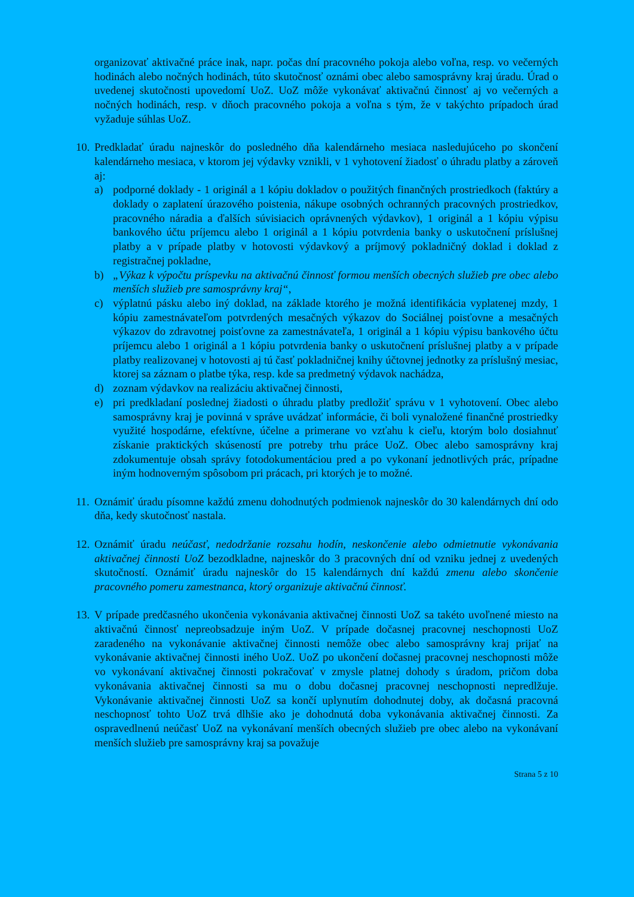organizovať aktivačné práce inak, napr. počas dní pracovného pokoja alebo voľna, resp. vo večerných hodinách alebo nočných hodinách, túto skutočnosť oznámi obec alebo samosprávny kraj úradu. Úrad o uvedenej skutočnosti upovedomí UoZ. UoZ môže vykonávať aktivačnú činnosť aj vo večerných a nočných hodinách, resp. v dňoch pracovného pokoja a voľna s tým, že v takýchto prípadoch úrad vyžaduje súhlas UoZ.
10.
Predkladať úradu najneskôr do posledného dňa kalendárneho mesiaca nasledujúceho po skončení kalendárneho mesiaca, v ktorom jej výdavky vznikli, v 1 vyhotovení žiadosť o úhradu platby a zároveň aj:
a) podporné doklady - 1 originál a 1 kópiu dokladov o použitých finančných prostriedkoch (faktúry a doklady o zaplatení úrazového poistenia, nákupe osobných ochranných pracovných prostriedkov, pracovného náradia a ďalších súvisiacich oprávnených výdavkov), 1 originál a 1 kópiu výpisu bankového účtu príjemcu alebo 1 originál a 1 kópiu potvrdenia banky o uskutočnení príslušnej platby a v prípade platby v hotovosti výdavkový a príjmový pokladničný doklad i doklad z registračnej pokladne,
b) „Výkaz k výpočtu príspevku na aktivačnú činnosť formou menších obecných služieb pre obec alebo menších služieb pre samosprávny kraj“,
c) výplatnú pásku alebo iný doklad, na základe ktorého je možná identifikácia vyplatenej mzdy, 1 kópiu zamestnávateľom potvrdených mesačných výkazov do Sociálnej poisťovne a mesačných výkazov do zdravotnej poisťovne za zamestnávateľa, 1 originál a 1 kópiu výpisu bankového účtu príjemcu alebo 1 originál a 1 kópiu potvrdenia banky o uskutočnení príslušnej platby a v prípade platby realizovanej v hotovosti aj tú časť pokladničnej knihy účtovnej jednotky za príslušný mesiac, ktorej sa záznam o platbe týka, resp. kde sa predmetný výdavok nachádza,
d) zoznam výdavkov na realizáciu aktivačnej činnosti,
e) pri predkladaní poslednej žiadosti o úhradu platby predložiť správu v 1 vyhotovení. Obec alebo samosprávny kraj je povinná v správe uvádzať informácie, či boli vynaložené finančné prostriedky využité hospodárne, efektívne, účelne a primerane vo vzťahu k cieľu, ktorým bolo dosiahnuť získanie praktických skúseností pre potreby trhu práce UoZ. Obec alebo samosprávny kraj zdokumentuje obsah správy fotodokumentáciou pred a po vykonaní jednotlivých prác, prípadne iným hodnoverným spôsobom pri prácach, pri ktorých je to možné.
11.
Oznámiť úradu písomne každú zmenu dohodnutých podmienok najneskôr do 30 kalendárnych dní odo dňa, kedy skutočnosť nastala.
12.
Oznámiť úradu neúčasť, nedodržanie rozsahu hodín, neskončenie alebo odmietnutie vykonávania aktivačnej činnosti UoZ bezodkladne, najneskôr do 3 pracovných dní od vzniku jednej z uvedených skutočností. Oznámiť úradu najneskôr do 15 kalendárnych dní každú zmenu alebo skončenie pracovného pomeru zamestnanca, ktorý organizuje aktivačnú činnosť.
13.
V prípade predčasného ukončenia vykonávania aktivačnej činnosti UoZ sa takéto uvoľnené miesto na aktivačnú činnosť nepreobsadzuje iným UoZ. V prípade dočasnej pracovnej neschopnosti UoZ zaradeného na vykonávanie aktivačnej činnosti nemôže obec alebo samosprávny kraj prijať na vykonávanie aktivačnej činnosti iného UoZ. UoZ po ukončení dočasnej pracovnej neschopnosti môže vo vykonávaní aktivačnej činnosti pokračovať v zmysle platnej dohody s úradom, pričom doba vykonávania aktivačnej činnosti sa mu o dobu dočasnej pracovnej neschopnosti nepredlžuje. Vykonávanie aktivačnej činnosti UoZ sa končí uplynutím dohodnutej doby, ak dočasná pracovná neschopnosť tohto UoZ trvá dlhšie ako je dohodnutá doba vykonávania aktivačnej činnosti. Za ospravedlnenú neúčasť UoZ na vykonávaní menších obecných služieb pre obec alebo na vykonávaní menších služieb pre samosprávny kraj sa považuje
Strana 5 z 10